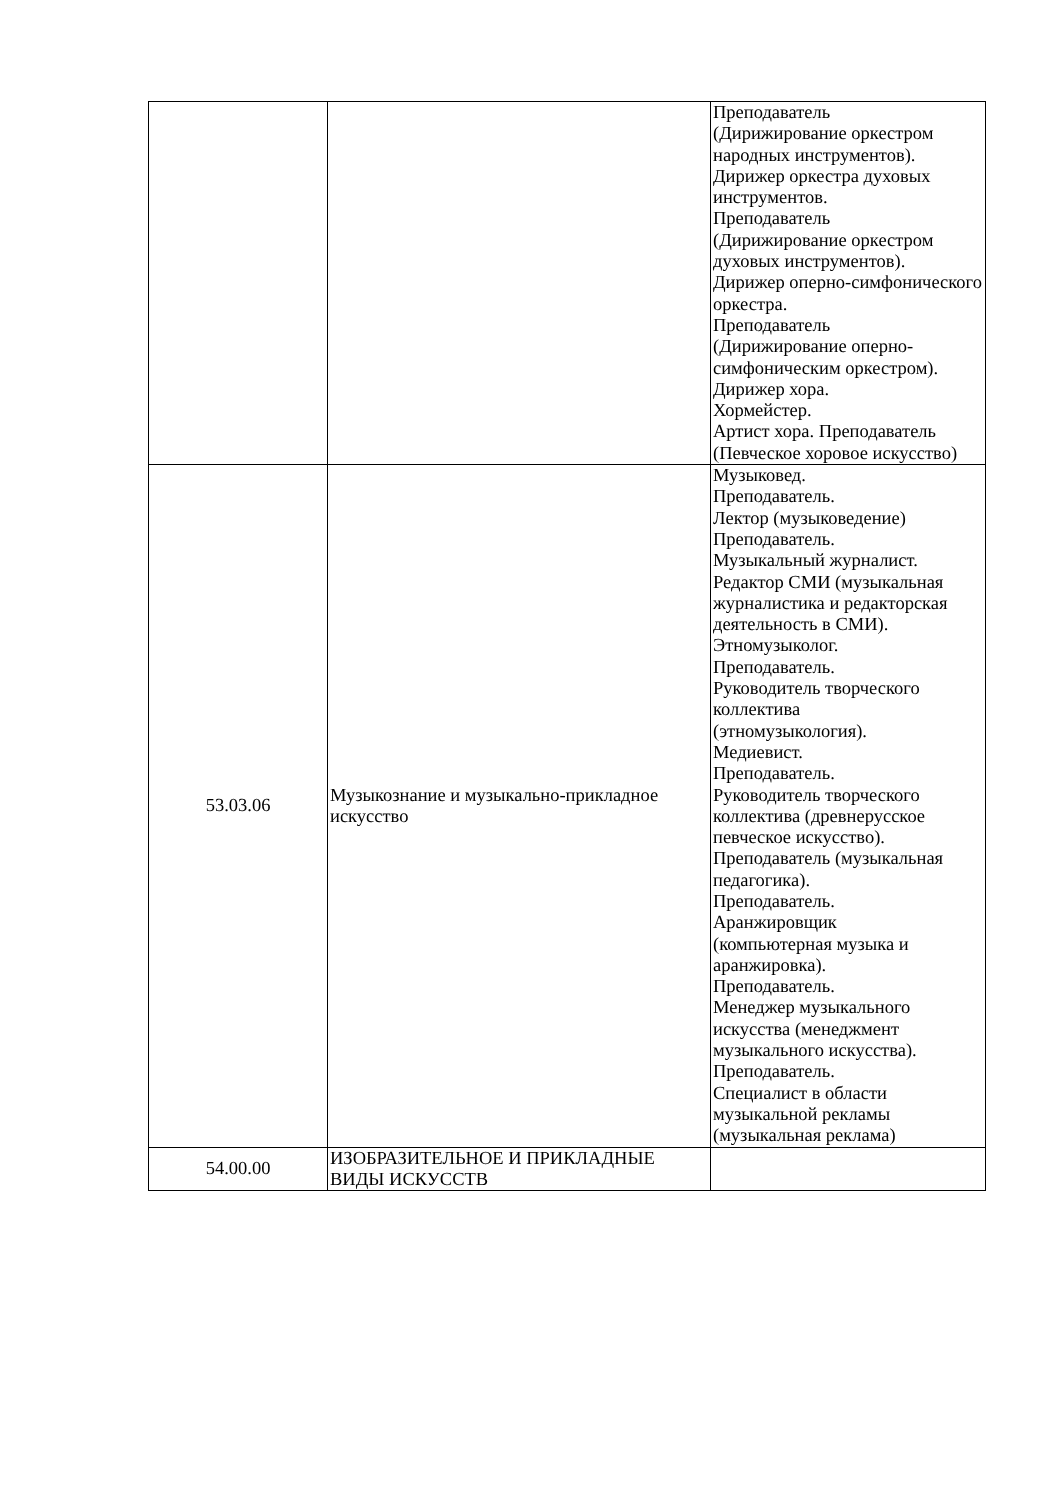| | | Преподаватель (Дирижирование оркестром народных инструментов). Дирижер оркестра духовых инструментов. Преподаватель (Дирижирование оркестром духовых инструментов). Дирижер оперно-симфонического оркестра. Преподаватель (Дирижирование оперно-симфоническим оркестром). Дирижер хора. Хормейстер. Артист хора. Преподаватель (Певческое хоровое искусство) |
| 53.03.06 | Музыкознание и музыкально-прикладное искусство | Музыковед. Преподаватель. Лектор (музыковедение) Преподаватель. Музыкальный журналист. Редактор СМИ (музыкальная журналистика и редакторская деятельность в СМИ). Этномузыколог. Преподаватель. Руководитель творческого коллектива (этномузыкология). Медиевист. Преподаватель. Руководитель творческого коллектива (древнерусское певческое искусство). Преподаватель (музыкальная педагогика). Преподаватель. Аранжировщик (компьютерная музыка и аранжировка). Преподаватель. Менеджер музыкального искусства (менеджмент музыкального искусства). Преподаватель. Специалист в области музыкальной рекламы (музыкальная реклама) |
| 54.00.00 | ИЗОБРАЗИТЕЛЬНОЕ И ПРИКЛАДНЫЕ ВИДЫ ИСКУССТВ | |